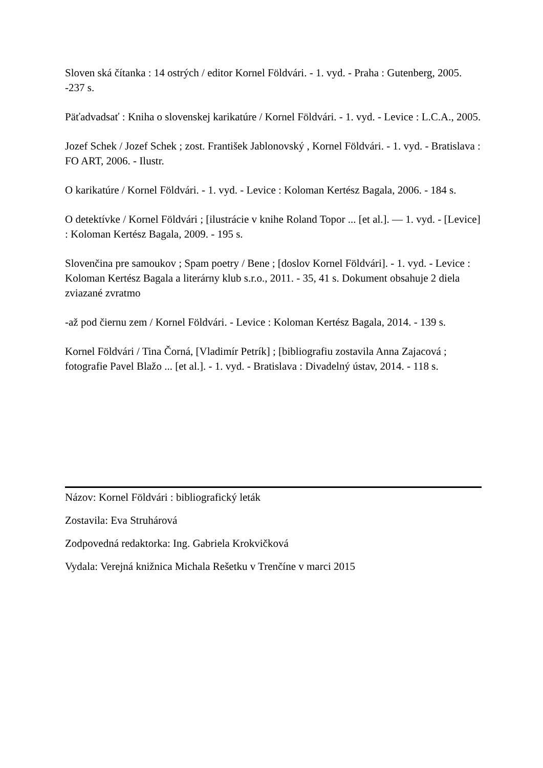Sloven ská čítanka : 14 ostrých / editor Kornel Földvári. - 1. vyd. - Praha : Gutenberg, 2005. -237 s.
Päťadvadsať : Kniha o slovenskej karikatúre / Kornel Földvári. - 1. vyd. - Levice : L.C.A., 2005.
Jozef Schek / Jozef Schek ; zost. František Jablonovský , Kornel Földvári. - 1. vyd. - Bratislava : FO ART, 2006. - Ilustr.
O karikatúre / Kornel Földvári. - 1. vyd. - Levice : Koloman Kertész Bagala, 2006. - 184 s.
O detektívke / Kornel Földvári ; [ilustrácie v knihe Roland Topor ... [et al.]. — 1. vyd. - [Levice] : Koloman Kertész Bagala, 2009. - 195 s.
Slovenčina pre samoukov ; Spam poetry / Bene ; [doslov Kornel Földvári]. - 1. vyd. - Levice : Koloman Kertész Bagala a literárny klub s.r.o., 2011. - 35, 41 s. Dokument obsahuje 2 diela zviazané zvratmo
-až pod čiernu zem / Kornel Földvári. - Levice : Koloman Kertész Bagala, 2014. - 139 s.
Kornel Földvári / Tina Čorná, [Vladimír Petrík] ; [bibliografiu zostavila Anna Zajacová ; fotografie Pavel Blažo ... [et al.]. - 1. vyd. - Bratislava : Divadelný ústav, 2014. - 118 s.
Názov: Kornel Földvári : bibliografický leták
Zostavila: Eva Struhárová
Zodpovedná redaktorka: Ing. Gabriela Krokvičková
Vydala: Verejná knižnica Michala Rešetku v Trenčíne v marci 2015